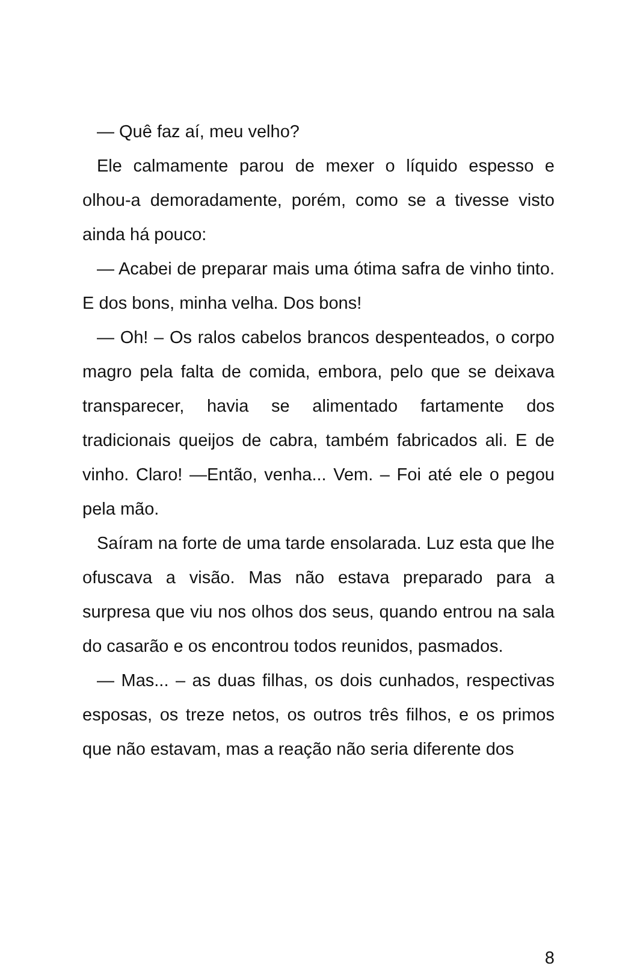— Quê faz aí, meu velho?
Ele calmamente parou de mexer o líquido espesso e olhou-a demoradamente, porém, como se a tivesse visto ainda há pouco:
— Acabei de preparar mais uma ótima safra de vinho tinto. E dos bons, minha velha. Dos bons!
— Oh! – Os ralos cabelos brancos despenteados, o corpo magro pela falta de comida, embora, pelo que se deixava transparecer, havia se alimentado fartamente dos tradicionais queijos de cabra, também fabricados ali. E de vinho. Claro! —Então, venha... Vem. – Foi até ele o pegou pela mão.
Saíram na forte de uma tarde ensolarada. Luz esta que lhe ofuscava a visão. Mas não estava preparado para a surpresa que viu nos olhos dos seus, quando entrou na sala do casarão e os encontrou todos reunidos, pasmados.
— Mas... – as duas filhas, os dois cunhados, respectivas esposas, os treze netos, os outros três filhos, e os primos que não estavam, mas a reação não seria diferente dos
8